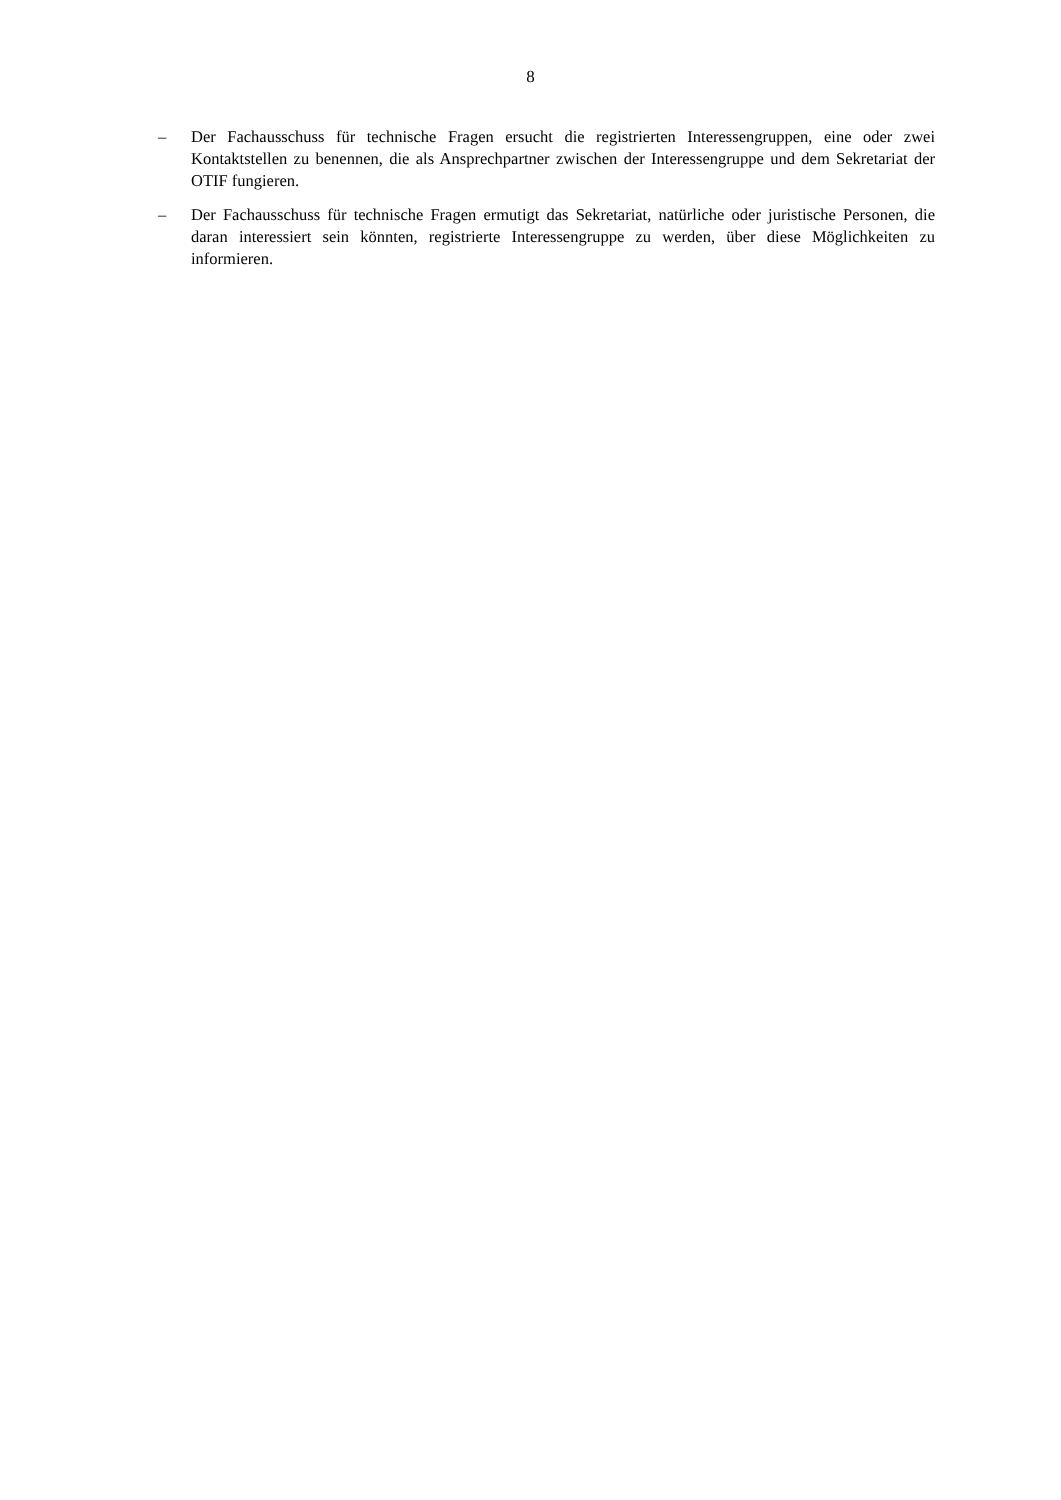8
– Der Fachausschuss für technische Fragen ersucht die registrierten Interessengruppen, eine oder zwei Kontaktstellen zu benennen, die als Ansprechpartner zwischen der Interessengruppe und dem Sekretariat der OTIF fungieren.
– Der Fachausschuss für technische Fragen ermutigt das Sekretariat, natürliche oder juristische Personen, die daran interessiert sein könnten, registrierte Interessengruppe zu werden, über diese Möglichkeiten zu informieren.